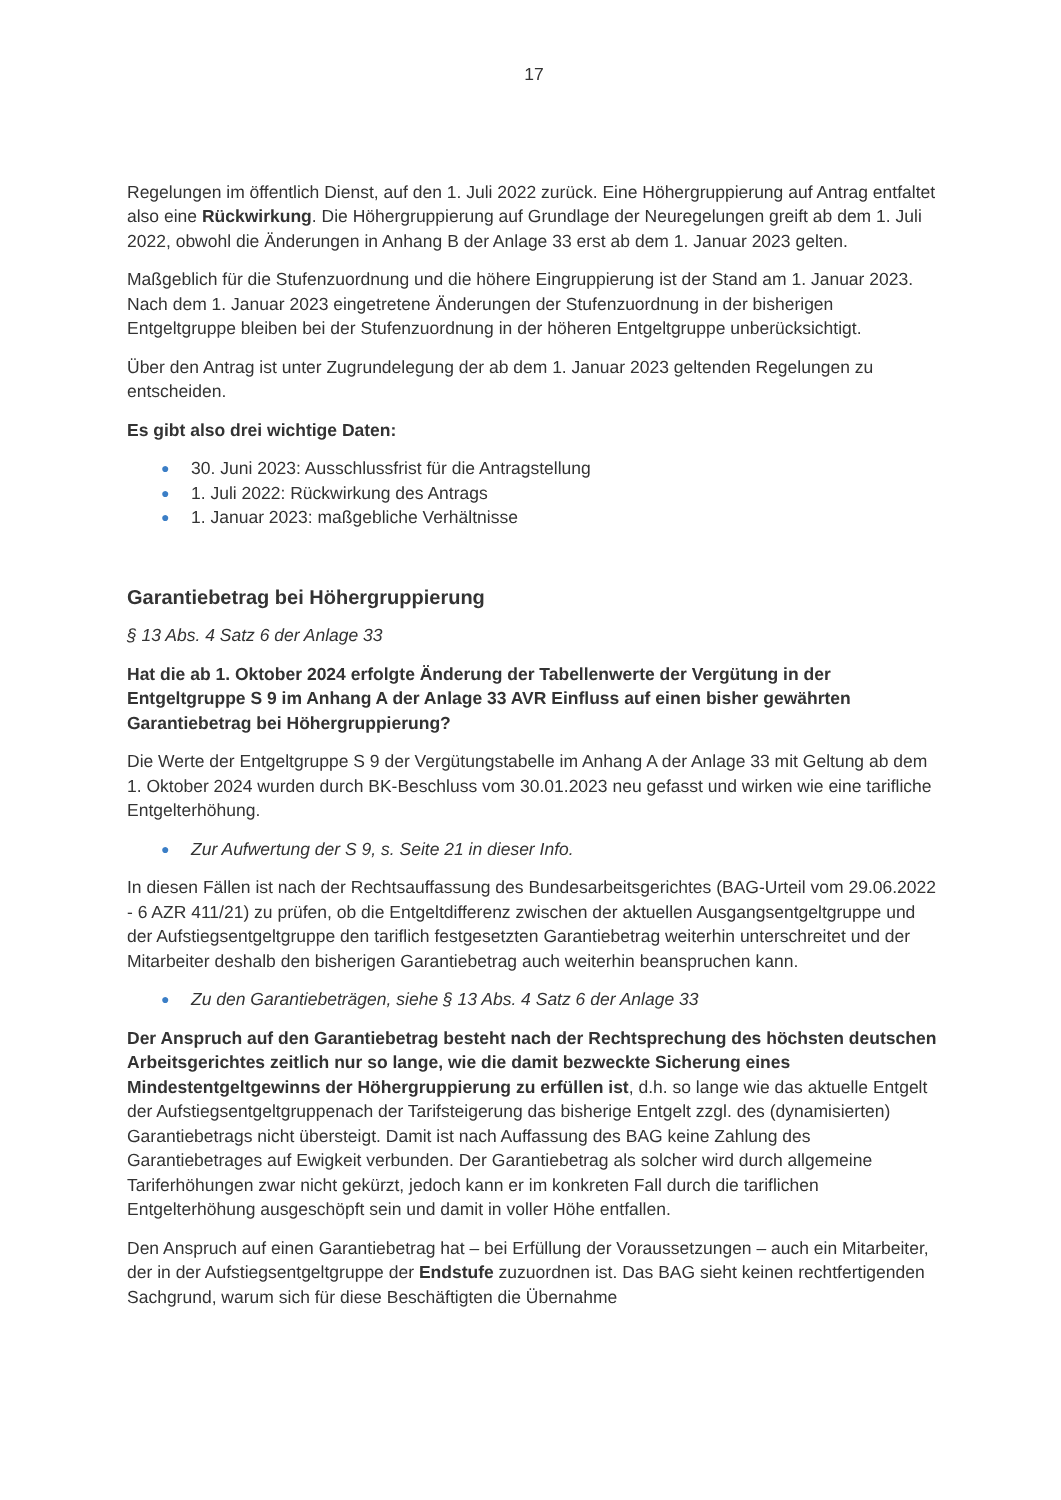17
Regelungen im öffentlich Dienst, auf den 1. Juli 2022 zurück. Eine Höhergruppierung auf Antrag entfaltet also eine Rückwirkung. Die Höhergruppierung auf Grundlage der Neuregelungen greift ab dem 1. Juli 2022, obwohl die Änderungen in Anhang B der Anlage 33 erst ab dem 1. Januar 2023 gelten.
Maßgeblich für die Stufenzuordnung und die höhere Eingruppierung ist der Stand am 1. Januar 2023. Nach dem 1. Januar 2023 eingetretene Änderungen der Stufenzuordnung in der bisherigen Entgeltgruppe bleiben bei der Stufenzuordnung in der höheren Entgeltgruppe unberücksichtigt.
Über den Antrag ist unter Zugrundelegung der ab dem 1. Januar 2023 geltenden Regelungen zu entscheiden.
Es gibt also drei wichtige Daten:
● 30. Juni 2023: Ausschlussfrist für die Antragstellung
● 1. Juli 2022: Rückwirkung des Antrags
● 1. Januar 2023: maßgebliche Verhältnisse
Garantiebetrag bei Höhergruppierung
§ 13 Abs. 4 Satz 6 der Anlage 33
Hat die ab 1. Oktober 2024 erfolgte Änderung der Tabellenwerte der Vergütung in der Entgeltgruppe S 9 im Anhang A der Anlage 33 AVR Einfluss auf einen bisher gewährten Garantiebetrag bei Höhergruppierung?
Die Werte der Entgeltgruppe S 9 der Vergütungstabelle im Anhang A der Anlage 33 mit Geltung ab dem 1. Oktober 2024 wurden durch BK-Beschluss vom 30.01.2023 neu gefasst und wirken wie eine tarifliche Entgelterhöhung.
● Zur Aufwertung der S 9, s. Seite 21 in dieser Info.
In diesen Fällen ist nach der Rechtsauffassung des Bundesarbeitsgerichtes (BAG-Urteil vom 29.06.2022 - 6 AZR 411/21) zu prüfen, ob die Entgeltdifferenz zwischen der aktuellen Ausgangsentgeltgruppe und der Aufstiegsentgeltgruppe den tariflich festgesetzten Garantiebetrag weiterhin unterschreitet und der Mitarbeiter deshalb den bisherigen Garantiebetrag auch weiterhin beanspruchen kann.
● Zu den Garantiebeträgen, siehe § 13 Abs. 4 Satz 6 der Anlage 33
Der Anspruch auf den Garantiebetrag besteht nach der Rechtsprechung des höchsten deutschen Arbeitsgerichtes zeitlich nur so lange, wie die damit bezweckte Sicherung eines Mindestentgeltgewinns der Höhergruppierung zu erfüllen ist, d.h. so lange wie das aktuelle Entgelt der Aufstiegsentgeltgruppenach der Tarifsteigerung das bisherige Entgelt zzgl. des (dynamisierten) Garantiebetrags nicht übersteigt. Damit ist nach Auffassung des BAG keine Zahlung des Garantiebetrages auf Ewigkeit verbunden. Der Garantiebetrag als solcher wird durch allgemeine Tariferhöhungen zwar nicht gekürzt, jedoch kann er im konkreten Fall durch die tariflichen Entgelterhöhung ausgeschöpft sein und damit in voller Höhe entfallen.
Den Anspruch auf einen Garantiebetrag hat – bei Erfüllung der Voraussetzungen – auch ein Mitarbeiter, der in der Aufstiegsentgeltgruppe der Endstufe zuzuordnen ist. Das BAG sieht keinen rechtfertigenden Sachgrund, warum sich für diese Beschäftigten die Übernahme